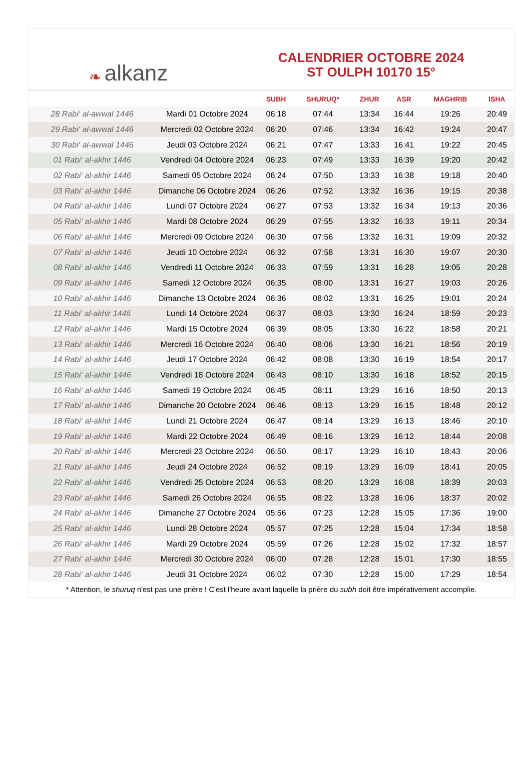❧ alkanz
CALENDRIER OCTOBRE 2024
ST OULPH 10170 15°
| | | SUBH | SHURUQ* | ZHUR | ASR | MAGHRIB | ISHA |
| --- | --- | --- | --- | --- | --- | --- | --- |
| 28 Rabi‘ al-awwal 1446 | Mardi 01 Octobre 2024 | 06:18 | 07:44 | 13:34 | 16:44 | 19:26 | 20:49 |
| 29 Rabi‘ al-awwal 1446 | Mercredi 02 Octobre 2024 | 06:20 | 07:46 | 13:34 | 16:42 | 19:24 | 20:47 |
| 30 Rabi‘ al-awwal 1446 | Jeudi 03 Octobre 2024 | 06:21 | 07:47 | 13:33 | 16:41 | 19:22 | 20:45 |
| 01 Rabi‘ al-akhir 1446 | Vendredi 04 Octobre 2024 | 06:23 | 07:49 | 13:33 | 16:39 | 19:20 | 20:42 |
| 02 Rabi‘ al-akhir 1446 | Samedi 05 Octobre 2024 | 06:24 | 07:50 | 13:33 | 16:38 | 19:18 | 20:40 |
| 03 Rabi‘ al-akhir 1446 | Dimanche 06 Octobre 2024 | 06:26 | 07:52 | 13:32 | 16:36 | 19:15 | 20:38 |
| 04 Rabi‘ al-akhir 1446 | Lundi 07 Octobre 2024 | 06:27 | 07:53 | 13:32 | 16:34 | 19:13 | 20:36 |
| 05 Rabi‘ al-akhir 1446 | Mardi 08 Octobre 2024 | 06:29 | 07:55 | 13:32 | 16:33 | 19:11 | 20:34 |
| 06 Rabi‘ al-akhir 1446 | Mercredi 09 Octobre 2024 | 06:30 | 07:56 | 13:32 | 16:31 | 19:09 | 20:32 |
| 07 Rabi‘ al-akhir 1446 | Jeudi 10 Octobre 2024 | 06:32 | 07:58 | 13:31 | 16:30 | 19:07 | 20:30 |
| 08 Rabi‘ al-akhir 1446 | Vendredi 11 Octobre 2024 | 06:33 | 07:59 | 13:31 | 16:28 | 19:05 | 20:28 |
| 09 Rabi‘ al-akhir 1446 | Samedi 12 Octobre 2024 | 06:35 | 08:00 | 13:31 | 16:27 | 19:03 | 20:26 |
| 10 Rabi‘ al-akhir 1446 | Dimanche 13 Octobre 2024 | 06:36 | 08:02 | 13:31 | 16:25 | 19:01 | 20:24 |
| 11 Rabi‘ al-akhir 1446 | Lundi 14 Octobre 2024 | 06:37 | 08:03 | 13:30 | 16:24 | 18:59 | 20:23 |
| 12 Rabi‘ al-akhir 1446 | Mardi 15 Octobre 2024 | 06:39 | 08:05 | 13:30 | 16:22 | 18:58 | 20:21 |
| 13 Rabi‘ al-akhir 1446 | Mercredi 16 Octobre 2024 | 06:40 | 08:06 | 13:30 | 16:21 | 18:56 | 20:19 |
| 14 Rabi‘ al-akhir 1446 | Jeudi 17 Octobre 2024 | 06:42 | 08:08 | 13:30 | 16:19 | 18:54 | 20:17 |
| 15 Rabi‘ al-akhir 1446 | Vendredi 18 Octobre 2024 | 06:43 | 08:10 | 13:30 | 16:18 | 18:52 | 20:15 |
| 16 Rabi‘ al-akhir 1446 | Samedi 19 Octobre 2024 | 06:45 | 08:11 | 13:29 | 16:16 | 18:50 | 20:13 |
| 17 Rabi‘ al-akhir 1446 | Dimanche 20 Octobre 2024 | 06:46 | 08:13 | 13:29 | 16:15 | 18:48 | 20:12 |
| 18 Rabi‘ al-akhir 1446 | Lundi 21 Octobre 2024 | 06:47 | 08:14 | 13:29 | 16:13 | 18:46 | 20:10 |
| 19 Rabi‘ al-akhir 1446 | Mardi 22 Octobre 2024 | 06:49 | 08:16 | 13:29 | 16:12 | 18:44 | 20:08 |
| 20 Rabi‘ al-akhir 1446 | Mercredi 23 Octobre 2024 | 06:50 | 08:17 | 13:29 | 16:10 | 18:43 | 20:06 |
| 21 Rabi‘ al-akhir 1446 | Jeudi 24 Octobre 2024 | 06:52 | 08:19 | 13:29 | 16:09 | 18:41 | 20:05 |
| 22 Rabi‘ al-akhir 1446 | Vendredi 25 Octobre 2024 | 06:53 | 08:20 | 13:29 | 16:08 | 18:39 | 20:03 |
| 23 Rabi‘ al-akhir 1446 | Samedi 26 Octobre 2024 | 06:55 | 08:22 | 13:28 | 16:06 | 18:37 | 20:02 |
| 24 Rabi‘ al-akhir 1446 | Dimanche 27 Octobre 2024 | 05:56 | 07:23 | 12:28 | 15:05 | 17:36 | 19:00 |
| 25 Rabi‘ al-akhir 1446 | Lundi 28 Octobre 2024 | 05:57 | 07:25 | 12:28 | 15:04 | 17:34 | 18:58 |
| 26 Rabi‘ al-akhir 1446 | Mardi 29 Octobre 2024 | 05:59 | 07:26 | 12:28 | 15:02 | 17:32 | 18:57 |
| 27 Rabi‘ al-akhir 1446 | Mercredi 30 Octobre 2024 | 06:00 | 07:28 | 12:28 | 15:01 | 17:30 | 18:55 |
| 28 Rabi‘ al-akhir 1446 | Jeudi 31 Octobre 2024 | 06:02 | 07:30 | 12:28 | 15:00 | 17:29 | 18:54 |
* Attention, le shuruq n'est pas une prière ! C'est l'heure avant laquelle la prière du subh doit être impérativement accomplie.